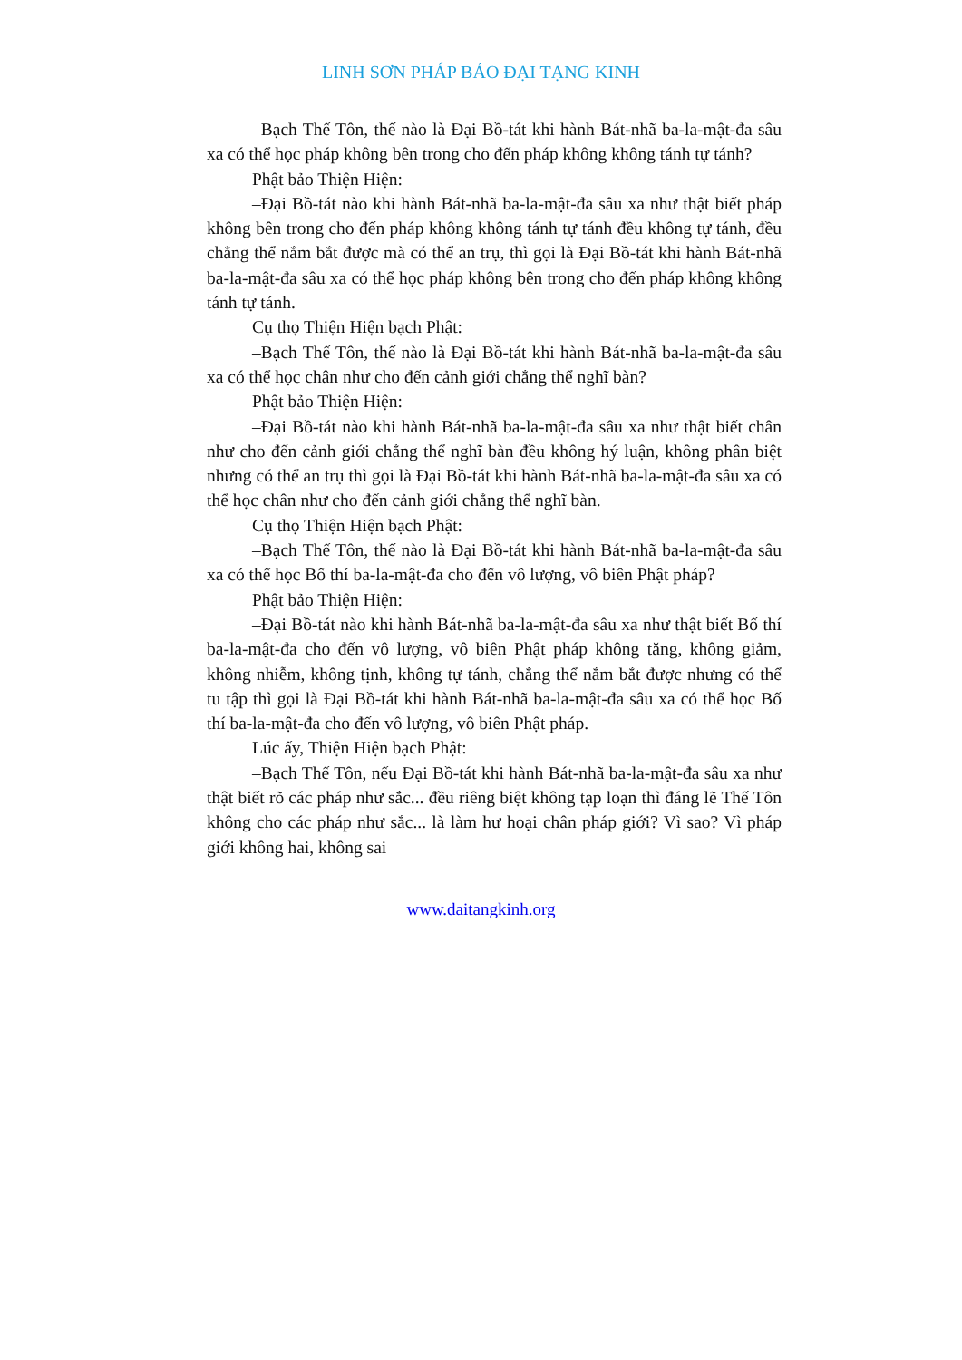LINH SƠN PHÁP BẢO ĐẠI TẠNG KINH
–Bạch Thế Tôn, thế nào là Đại Bồ-tát khi hành Bát-nhã ba-la-mật-đa sâu xa có thể học pháp không bên trong cho đến pháp không không tánh tự tánh?
Phật bảo Thiện Hiện:
–Đại Bồ-tát nào khi hành Bát-nhã ba-la-mật-đa sâu xa như thật biết pháp không bên trong cho đến pháp không không tánh tự tánh đều không tự tánh, đều chẳng thể nắm bắt được mà có thể an trụ, thì gọi là Đại Bồ-tát khi hành Bát-nhã ba-la-mật-đa sâu xa có thể học pháp không bên trong cho đến pháp không không tánh tự tánh.
Cụ thọ Thiện Hiện bạch Phật:
–Bạch Thế Tôn, thế nào là Đại Bồ-tát khi hành Bát-nhã ba-la-mật-đa sâu xa có thể học chân như cho đến cảnh giới chẳng thể nghĩ bàn?
Phật bảo Thiện Hiện:
–Đại Bồ-tát nào khi hành Bát-nhã ba-la-mật-đa sâu xa như thật biết chân như cho đến cảnh giới chẳng thể nghĩ bàn đều không hý luận, không phân biệt nhưng có thể an trụ thì gọi là Đại Bồ-tát khi hành Bát-nhã ba-la-mật-đa sâu xa có thể học chân như cho đến cảnh giới chẳng thể nghĩ bàn.
Cụ thọ Thiện Hiện bạch Phật:
–Bạch Thế Tôn, thế nào là Đại Bồ-tát khi hành Bát-nhã ba-la-mật-đa sâu xa có thể học Bố thí ba-la-mật-đa cho đến vô lượng, vô biên Phật pháp?
Phật bảo Thiện Hiện:
–Đại Bồ-tát nào khi hành Bát-nhã ba-la-mật-đa sâu xa như thật biết Bố thí ba-la-mật-đa cho đến vô lượng, vô biên Phật pháp không tăng, không giảm, không nhiễm, không tịnh, không tự tánh, chẳng thể nắm bắt được nhưng có thể tu tập thì gọi là Đại Bồ-tát khi hành Bát-nhã ba-la-mật-đa sâu xa có thể học Bố thí ba-la-mật-đa cho đến vô lượng, vô biên Phật pháp.
Lúc ấy, Thiện Hiện bạch Phật:
–Bạch Thế Tôn, nếu Đại Bồ-tát khi hành Bát-nhã ba-la-mật-đa sâu xa như thật biết rõ các pháp như sắc... đều riêng biệt không tạp loạn thì đáng lẽ Thế Tôn không cho các pháp như sắc... là làm hư hoại chân pháp giới? Vì sao? Vì pháp giới không hai, không sai
www.daitangkinh.org